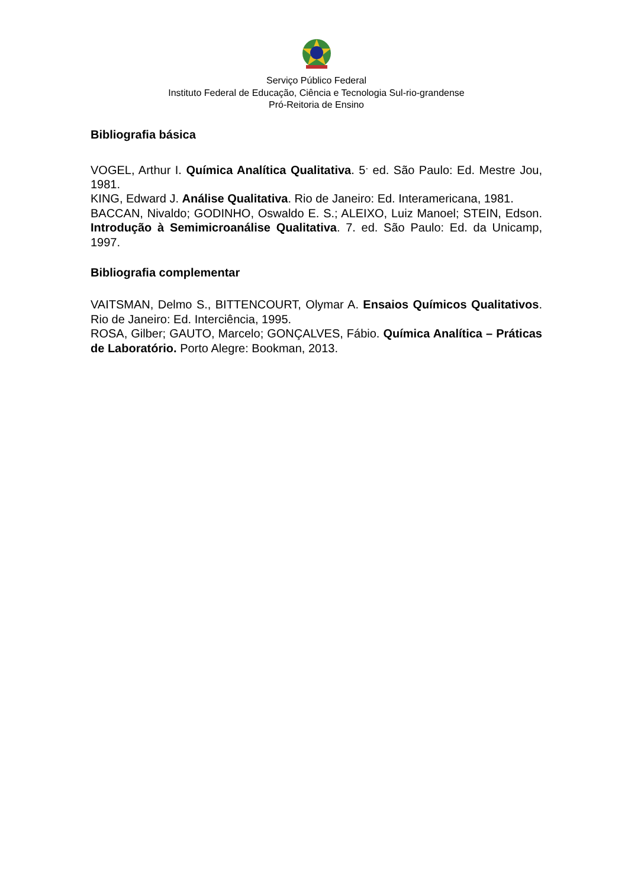Serviço Público Federal
Instituto Federal de Educação, Ciência e Tecnologia Sul-rio-grandense
Pró-Reitoria de Ensino
Bibliografia básica
VOGEL, Arthur I. Química Analítica Qualitativa. 5<sup>.</sup> ed. São Paulo: Ed. Mestre Jou, 1981.
KING, Edward J. Análise Qualitativa. Rio de Janeiro: Ed. Interamericana, 1981.
BACCAN, Nivaldo; GODINHO, Oswaldo E. S.; ALEIXO, Luiz Manoel; STEIN, Edson. Introdução à Semimicroanálise Qualitativa. 7. ed. São Paulo: Ed. da Unicamp, 1997.
Bibliografia complementar
VAITSMAN, Delmo S., BITTENCOURT, Olymar A. Ensaios Químicos Qualitativos. Rio de Janeiro: Ed. Interciência, 1995.
ROSA, Gilber; GAUTO, Marcelo; GONÇALVES, Fábio. Química Analítica – Práticas de Laboratório. Porto Alegre: Bookman, 2013.